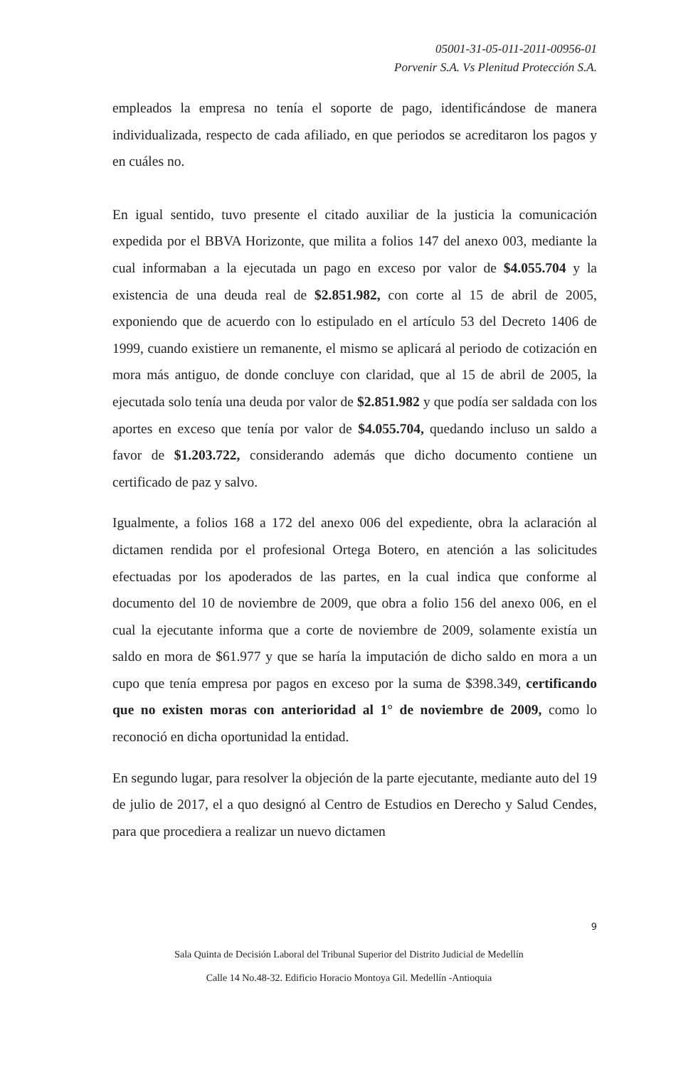05001-31-05-011-2011-00956-01
Porvenir S.A. Vs Plenitud Protección S.A.
empleados la empresa no tenía el soporte de pago, identificándose de manera individualizada, respecto de cada afiliado, en que periodos se acreditaron los pagos y en cuáles no.
En igual sentido, tuvo presente el citado auxiliar de la justicia la comunicación expedida por el BBVA Horizonte, que milita a folios 147 del anexo 003, mediante la cual informaban a la ejecutada un pago en exceso por valor de $4.055.704 y la existencia de una deuda real de $2.851.982, con corte al 15 de abril de 2005, exponiendo que de acuerdo con lo estipulado en el artículo 53 del Decreto 1406 de 1999, cuando existiere un remanente, el mismo se aplicará al periodo de cotización en mora más antiguo, de donde concluye con claridad, que al 15 de abril de 2005, la ejecutada solo tenía una deuda por valor de $2.851.982 y que podía ser saldada con los aportes en exceso que tenía por valor de $4.055.704, quedando incluso un saldo a favor de $1.203.722, considerando además que dicho documento contiene un certificado de paz y salvo.
Igualmente, a folios 168 a 172 del anexo 006 del expediente, obra la aclaración al dictamen rendida por el profesional Ortega Botero, en atención a las solicitudes efectuadas por los apoderados de las partes, en la cual indica que conforme al documento del 10 de noviembre de 2009, que obra a folio 156 del anexo 006, en el cual la ejecutante informa que a corte de noviembre de 2009, solamente existía un saldo en mora de $61.977 y que se haría la imputación de dicho saldo en mora a un cupo que tenía empresa por pagos en exceso por la suma de $398.349, certificando que no existen moras con anterioridad al 1° de noviembre de 2009, como lo reconoció en dicha oportunidad la entidad.
En segundo lugar, para resolver la objeción de la parte ejecutante, mediante auto del 19 de julio de 2017, el a quo designó al Centro de Estudios en Derecho y Salud Cendes, para que procediera a realizar un nuevo dictamen
9
Sala Quinta de Decisión Laboral del Tribunal Superior del Distrito Judicial de Medellín
Calle 14 No.48-32. Edificio Horacio Montoya Gil. Medellín -Antioquia